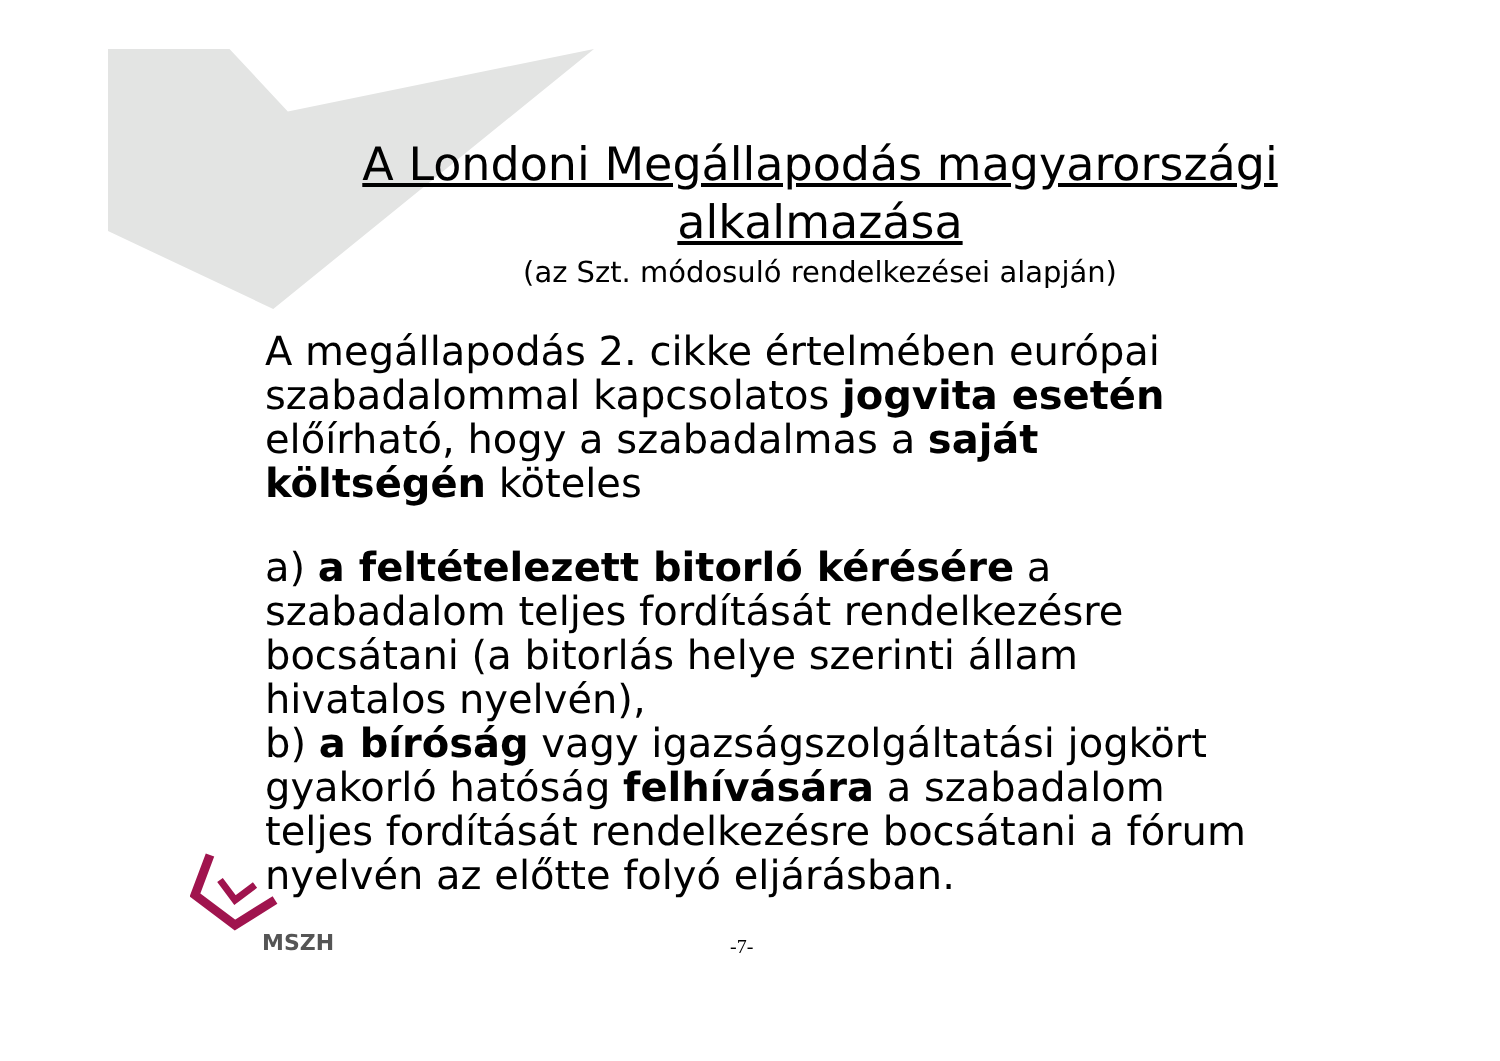A Londoni Megállapodás magyarországi
alkalmazása
(az Szt. módosuló rendelkezései alapján)
A megállapodás 2. cikke értelmében európai szabadalommal kapcsolatos jogvita esetén előírható, hogy a szabadalmas a saját költségén köteles
a) a feltételezett bitorló kérésére a szabadalom teljes fordítását rendelkezésre bocsátani (a bitorlás helye szerinti állam hivatalos nyelvén),
b) a bíróság vagy igazságszolgáltatási jogkört gyakorló hatóság felhívására a szabadalom teljes fordítását rendelkezésre bocsátani a fórum nyelvén az előtte folyó eljárásban.
MSZH -7-